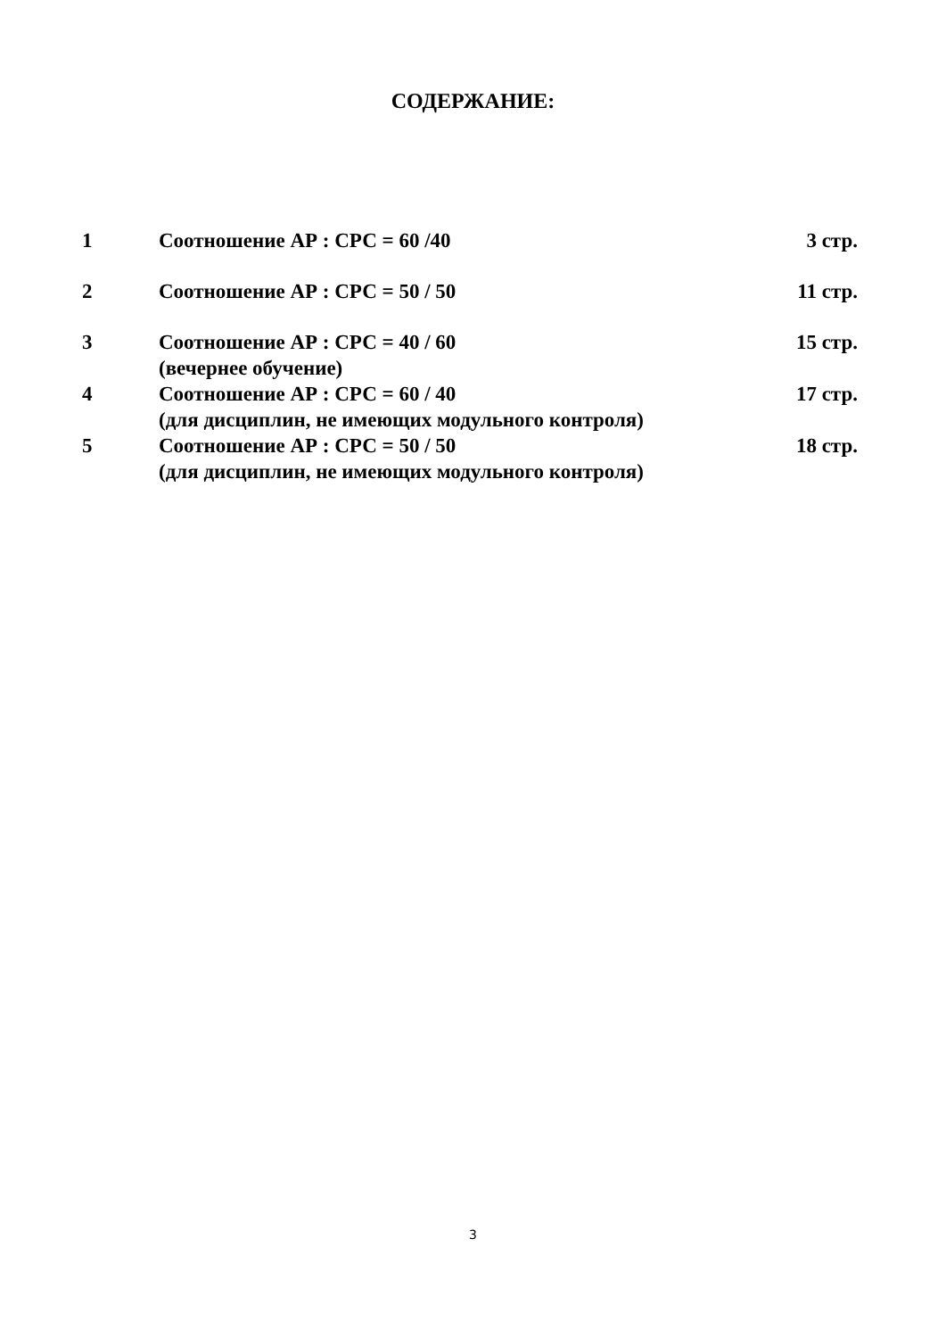СОДЕРЖАНИЕ:
| 1 | Соотношение АР : СРС = 60 /40 | 3 стр. |
| 2 | Соотношение АР : СРС = 50 / 50 | 11 стр. |
| 3 | Соотношение АР : СРС = 40 / 60 (вечернее обучение) | 15 стр. |
| 4 | Соотношение АР : СРС = 60 / 40 (для дисциплин, не имеющих модульного контроля) | 17 стр. |
| 5 | Соотношение АР : СРС = 50 / 50 (для дисциплин, не имеющих модульного контроля) | 18 стр. |
3